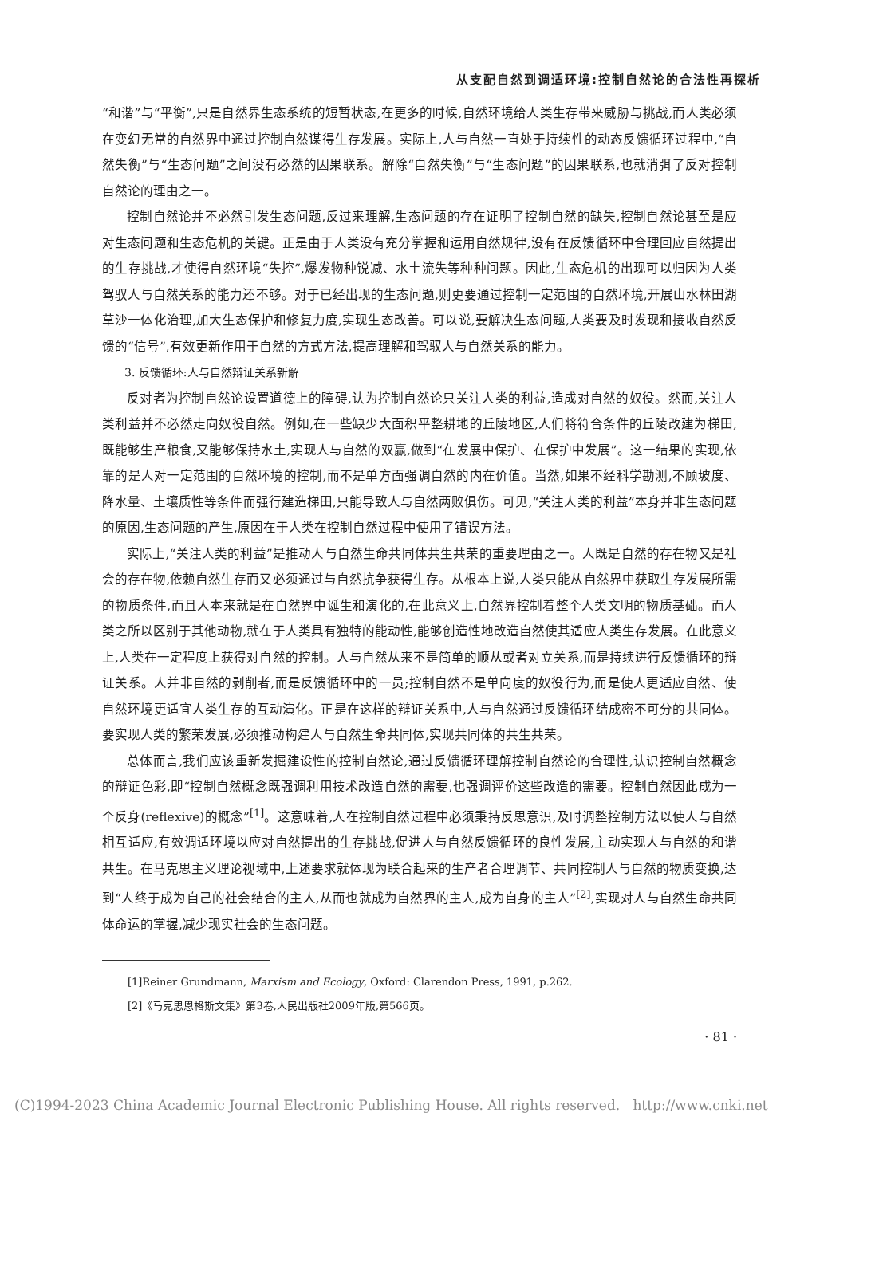从支配自然到调适环境:控制自然论的合法性再探析
“和谐”与“平衡”,只是自然界生态系统的短暂状态,在更多的时候,自然环境给人类生存带来威胁与挑战,而人类必须在变幻无常的自然界中通过控制自然谋得生存发展。实际上,人与自然一直处于持续性的动态反馈循环过程中,“自然失衡”与“生态问题”之间没有必然的因果联系。解除“自然失衡”与“生态问题”的因果联系,也就消弭了反对控制自然论的理由之一。
控制自然论并不必然引发生态问题,反过来理解,生态问题的存在证明了控制自然的缺失,控制自然论甚至是应对生态问题和生态危机的关键。正是由于人类没有充分掌握和运用自然规律,没有在反馈循环中合理回应自然提出的生存挑战,才使得自然环境“失控”,爆发物种锐减、水土流失等种种问题。因此,生态危机的出现可以归因为人类驾驭人与自然关系的能力还不够。对于已经出现的生态问题,则更要通过控制一定范围的自然环境,开展山水林田湖草沙一体化治理,加大生态保护和修复力度,实现生态改善。可以说,要解决生态问题,人类要及时发现和接收自然反馈的“信号”,有效更新作用于自然的方式方法,提高理解和驾驭人与自然关系的能力。
3. 反馈循环:人与自然辩证关系新解
反对者为控制自然论设置道德上的障碍,认为控制自然论只关注人类的利益,造成对自然的奴役。然而,关注人类利益并不必然走向奴役自然。例如,在一些缺少大面积平整耕地的丘陵地区,人们将符合条件的丘陵改建为梯田,既能够生产粮食,又能够保持水土,实现人与自然的双赢,做到“在发展中保护、在保护中发展”。这一结果的实现,依靠的是人对一定范围的自然环境的控制,而不是单方面强调自然的内在价值。当然,如果不经科学勘测,不顾坡度、降水量、土壤质性等条件而强行建造梯田,只能导致人与自然两败俱伤。可见,“关注人类的利益”本身并非生态问题的原因,生态问题的产生,原因在于人类在控制自然过程中使用了错误方法。
实际上,“关注人类的利益”是推动人与自然生命共同体共生共荣的重要理由之一。人既是自然的存在物又是社会的存在物,依赖自然生存而又必须通过与自然抗争获得生存。从根本上说,人类只能从自然界中获取生存发展所需的物质条件,而且人本来就是在自然界中诞生和演化的,在此意义上,自然界控制着整个人类文明的物质基础。而人类之所以区别于其他动物,就在于人类具有独特的能动性,能够创造性地改造自然使其适应人类生存发展。在此意义上,人类在一定程度上获得对自然的控制。人与自然从来不是简单的顺从或者对立关系,而是持续进行反馈循环的辩证关系。人并非自然的剥削者,而是反馈循环中的一员;控制自然不是单向度的奴役行为,而是使人更适应自然、使自然环境更适宜人类生存的互动演化。正是在这样的辩证关系中,人与自然通过反馈循环结成密不可分的共同体。要实现人类的繁荣发展,必须推动构建人与自然生命共同体,实现共同体的共生共荣。
总体而言,我们应该重新发掘建设性的控制自然论,通过反馈循环理解控制自然论的合理性,认识控制自然概念的辩证色彩,即“控制自然概念既强调利用技术改造自然的需要,也强调评价这些改造的需要。控制自然因此成为一个反身(reflexive)的概念”<sup>[1]</sup>。这意味着,人在控制自然过程中必须秉持反思意识,及时调整控制方法以使人与自然相互适应,有效调适环境以应对自然提出的生存挑战,促进人与自然反馈循环的良性发展,主动实现人与自然的和谐共生。在马克思主义理论视域中,上述要求就体现为联合起来的生产者合理调节、共同控制人与自然的物质变换,达到“人终于成为自己的社会结合的主人,从而也就成为自然界的主人,成为自身的主人”<sup>[2]</sup>,实现对人与自然生命共同体命运的掌握,减少现实社会的生态问题。
[1]Reiner Grundmann, Marxism and Ecology, Oxford: Clarendon Press, 1991, p.262.
[2]《马克思恩格斯文集》第3卷,人民出版社2009年版,第566页。
· 81 ·
(C)1994-2023 China Academic Journal Electronic Publishing House. All rights reserved. http://www.cnki.net